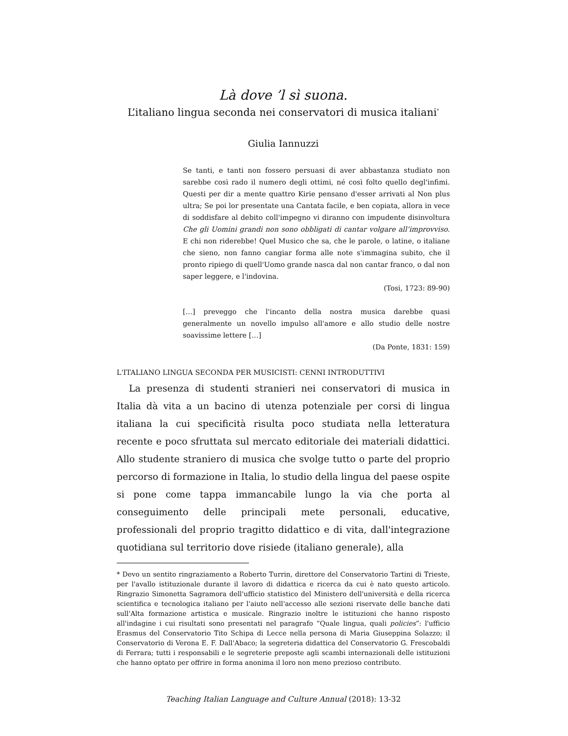Là dove ’l sì suona.
L’italiano lingua seconda nei conservatori di musica italiani<sup>*</sup>
Giulia Iannuzzi
Se tanti, e tanti non fossero persuasi di aver abbastanza studiato non sarebbe così rado il numero degli ottimi, né così folto quello degl'infimi. Questi per dir a mente quattro Kirie pensano d'esser arrivati al Non plus ultra; Se poi lor presentate una Cantata facile, e ben copiata, allora in vece di soddisfare al debito coll'impegno vi diranno con impudente disinvoltura Che gli Uomini grandi non sono obbligati di cantar volgare all’improvviso. E chi non riderebbe! Quel Musico che sa, che le parole, o latine, o italiane che sieno, non fanno cangiar forma alle note s'immagina subito, che il pronto ripiego di quell'Uomo grande nasca dal non cantar franco, o dal non saper leggere, e l'indovina.
(Tosi, 1723: 89-90)
[…] preveggo che l'incanto della nostra musica darebbe quasi generalmente un novello impulso all'amore e allo studio delle nostre soavissime lettere […]
(Da Ponte, 1831: 159)
L'ITALIANO LINGUA SECONDA PER MUSICISTI: CENNI INTRODUTTIVI
La presenza di studenti stranieri nei conservatori di musica in Italia dà vita a un bacino di utenza potenziale per corsi di lingua italiana la cui specificità risulta poco studiata nella letteratura recente e poco sfruttata sul mercato editoriale dei materiali didattici. Allo studente straniero di musica che svolge tutto o parte del proprio percorso di formazione in Italia, lo studio della lingua del paese ospite si pone come tappa immancabile lungo la via che porta al conseguimento delle principali mete personali, educative, professionali del proprio tragitto didattico e di vita, dall'integrazione quotidiana sul territorio dove risiede (italiano generale), alla
* Devo un sentito ringraziamento a Roberto Turrin, direttore del Conservatorio Tartini di Trieste, per l'avallo istituzionale durante il lavoro di didattica e ricerca da cui è nato questo articolo. Ringrazio Simonetta Sagramora dell'ufficio statistico del Ministero dell'università e della ricerca scientifica e tecnologica italiano per l'aiuto nell'accesso alle sezioni riservate delle banche dati sull'Alta formazione artistica e musicale. Ringrazio inoltre le istituzioni che hanno risposto all'indagine i cui risultati sono presentati nel paragrafo “Quale lingua, quali policies”: l'ufficio Erasmus del Conservatorio Tito Schipa di Lecce nella persona di Maria Giuseppina Solazzo; il Conservatorio di Verona E. F. Dall'Abaco; la segreteria didattica del Conservatorio G. Frescobaldi di Ferrara; tutti i responsabili e le segreterie preposte agli scambi internazionali delle istituzioni che hanno optato per offrire in forma anonima il loro non meno prezioso contributo.
Teaching Italian Language and Culture Annual (2018): 13-32